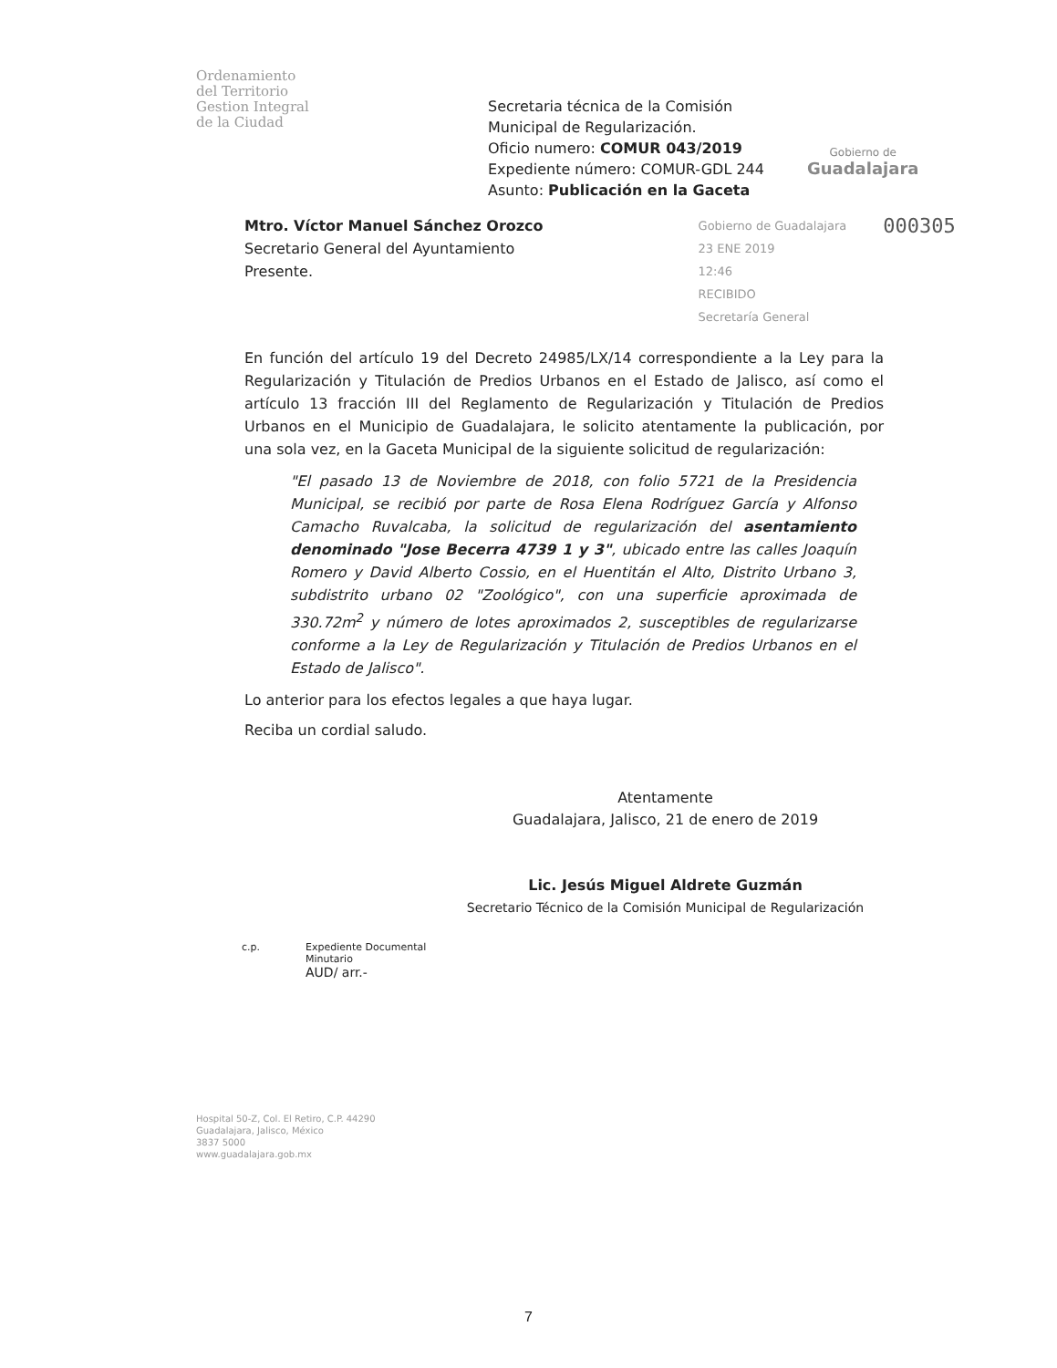Ordenamiento
del Territorio
Gestion Integral
de la Ciudad
Secretaria técnica de la Comisión Municipal de Regularización.
Oficio numero: COMUR 043/2019
Expediente número: COMUR-GDL 244
Asunto: Publicación en la Gaceta
Gobierno de
Guadalajara
Mtro. Víctor Manuel Sánchez Orozco
Secretario General del Ayuntamiento
Presente.
Gobierno de Guadalajara
23 ENE 2019
12:46
RECIBIDO
Secretaría General
000305
En función del artículo 19 del Decreto 24985/LX/14 correspondiente a la Ley para la Regularización y Titulación de Predios Urbanos en el Estado de Jalisco, así como el artículo 13 fracción III del Reglamento de Regularización y Titulación de Predios Urbanos en el Municipio de Guadalajara, le solicito atentamente la publicación, por una sola vez, en la Gaceta Municipal de la siguiente solicitud de regularización:
"El pasado 13 de Noviembre de 2018, con folio 5721 de la Presidencia Municipal, se recibió por parte de Rosa Elena Rodríguez García y Alfonso Camacho Ruvalcaba, la solicitud de regularización del asentamiento denominado "Jose Becerra 4739 1 y 3", ubicado entre las calles Joaquín Romero y David Alberto Cossio, en el Huentitán el Alto, Distrito Urbano 3, subdistrito urbano 02 "Zoológico", con una superficie aproximada de 330.72m<sup>2</sup> y número de lotes aproximados 2, susceptibles de regularizarse conforme a la Ley de Regularización y Titulación de Predios Urbanos en el Estado de Jalisco".
Lo anterior para los efectos legales a que haya lugar.
Reciba un cordial saludo.
Atentamente
Guadalajara, Jalisco, 21 de enero de 2019
Lic. Jesús Miguel Aldrete Guzmán
Secretario Técnico de la Comisión Municipal de Regularización
c.p. Expediente Documental
Minutario
AUD/ arr.-
Hospital 50-Z, Col. El Retiro, C.P. 44290
Guadalajara, Jalisco, México
3837 5000
www.guadalajara.gob.mx
7